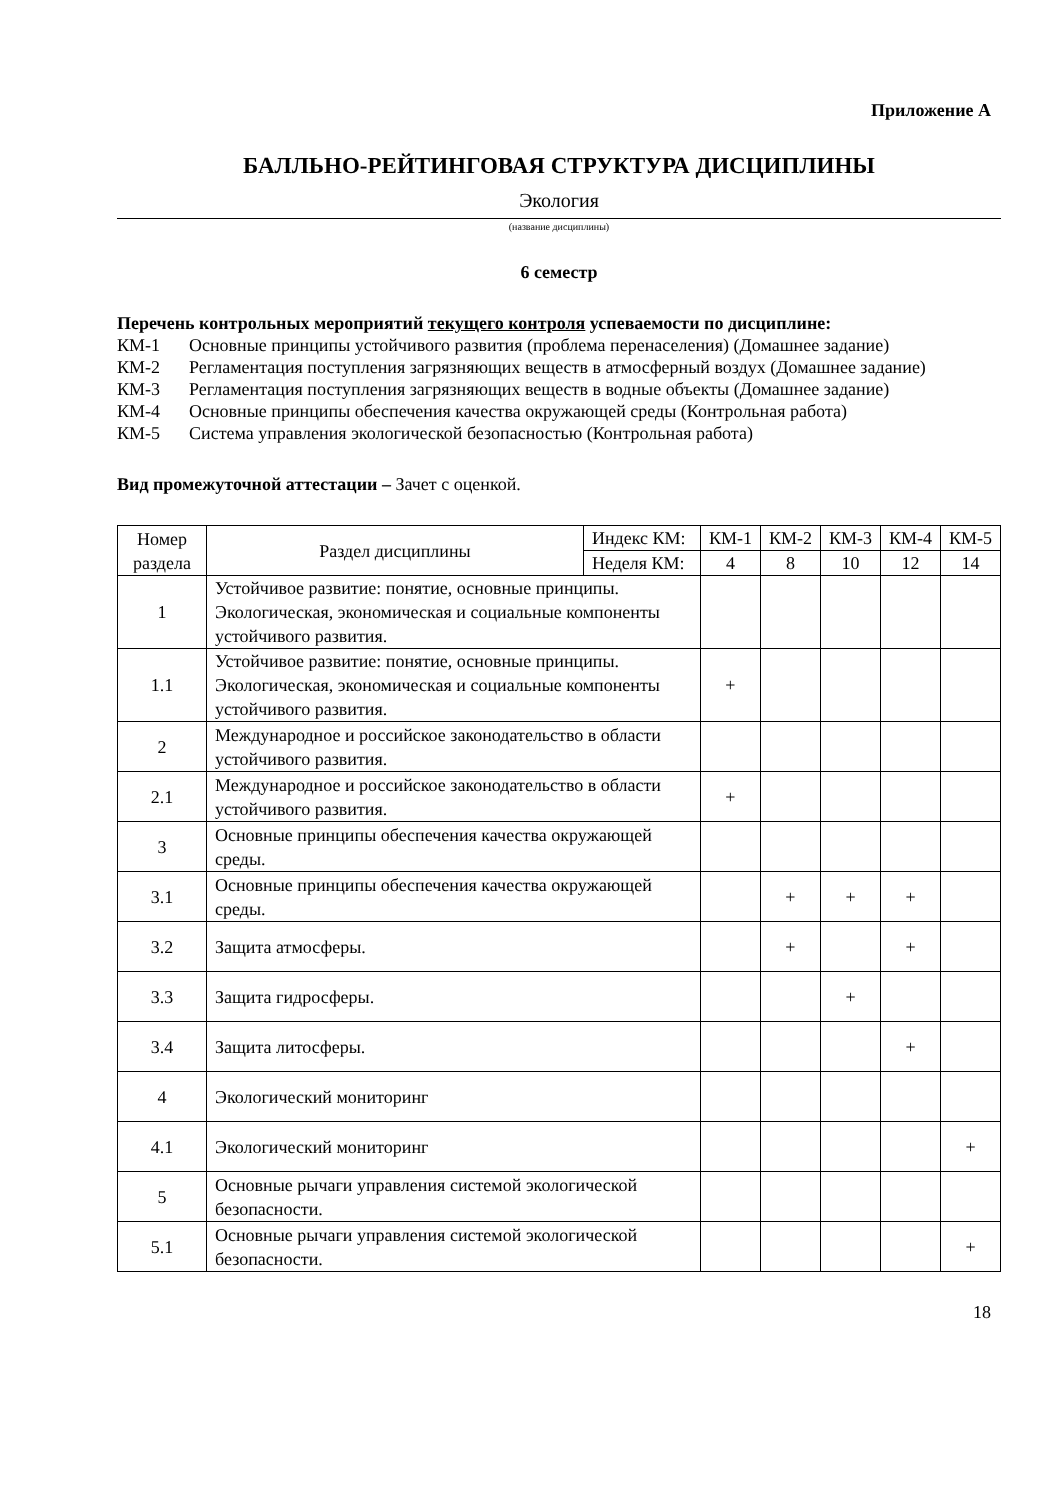Приложение А
БАЛЛЬНО-РЕЙТИНГОВАЯ СТРУКТУРА ДИСЦИПЛИНЫ
Экология
(название дисциплины)
6 семестр
Перечень контрольных мероприятий текущего контроля успеваемости по дисциплине:
КМ-1 Основные принципы устойчивого развития (проблема перенаселения) (Домашнее задание)
КМ-2 Регламентация поступления загрязняющих веществ в атмосферный воздух (Домашнее задание)
КМ-3 Регламентация поступления загрязняющих веществ в водные объекты (Домашнее задание)
КМ-4 Основные принципы обеспечения качества окружающей среды (Контрольная работа)
КМ-5 Система управления экологической безопасностью (Контрольная работа)
Вид промежуточной аттестации – Зачет с оценкой.
| Номер раздела | Раздел дисциплины | Индекс КМ: | КМ-1 | КМ-2 | КМ-3 | КМ-4 | КМ-5 |
| | | Неделя КМ: | 4 | 8 | 10 | 12 | 14 |
| 1 | Устойчивое развитие: понятие, основные принципы. Экологическая, экономическая и социальные компоненты устойчивого развития. | | | | | | |
| 1.1 | Устойчивое развитие: понятие, основные принципы. Экологическая, экономическая и социальные компоненты устойчивого развития. | | + | | | | |
| 2 | Международное и российское законодательство в области устойчивого развития. | | | | | | |
| 2.1 | Международное и российское законодательство в области устойчивого развития. | | + | | | | |
| 3 | Основные принципы обеспечения качества окружающей среды. | | | | | | |
| 3.1 | Основные принципы обеспечения качества окружающей среды. | | | + | + | + | |
| 3.2 | Защита атмосферы. | | | + | | + | |
| 3.3 | Защита гидросферы. | | | | + | | |
| 3.4 | Защита литосферы. | | | | | + | |
| 4 | Экологический мониторинг | | | | | | |
| 4.1 | Экологический мониторинг | | | | | | + |
| 5 | Основные рычаги управления системой экологической безопасности. | | | | | | |
| 5.1 | Основные рычаги управления системой экологической безопасности. | | | | | | + |
18